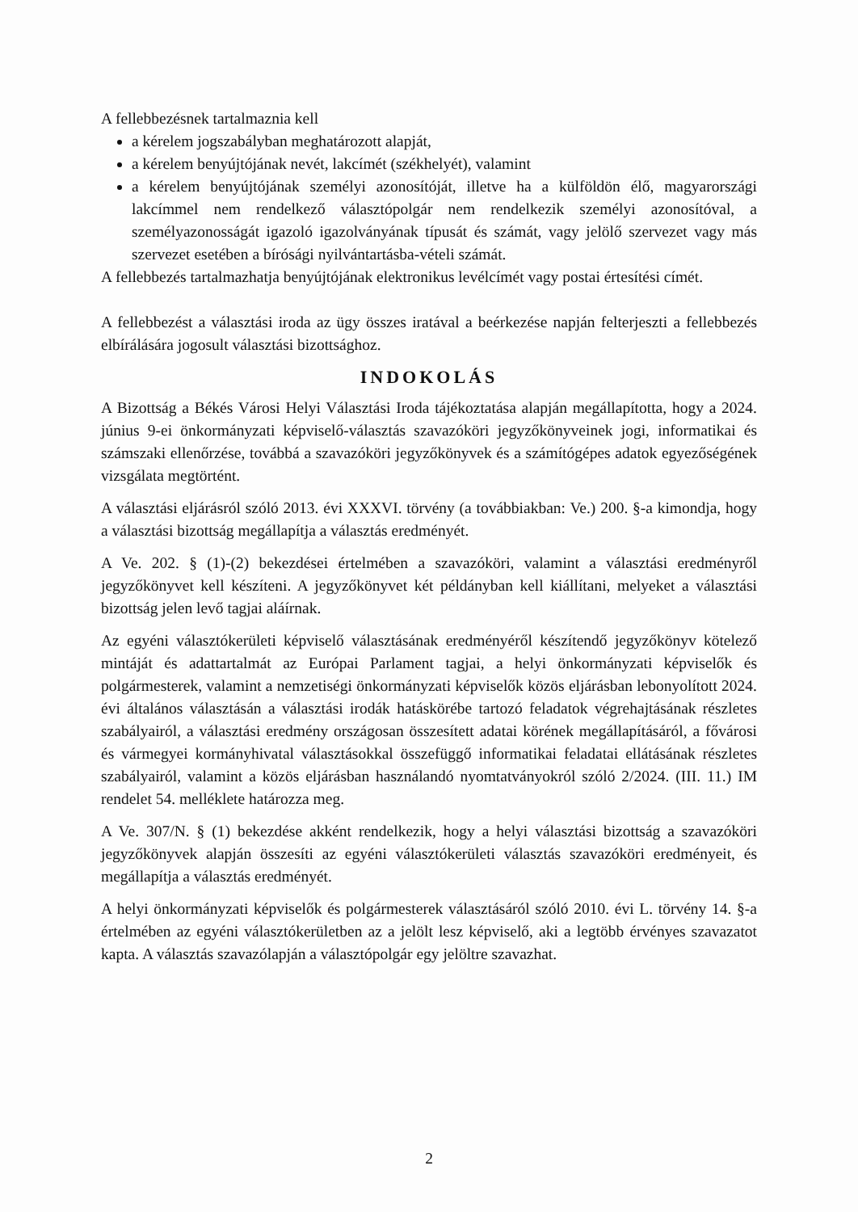A fellebbezésnek tartalmaznia kell
a kérelem jogszabályban meghatározott alapját,
a kérelem benyújtójának nevét, lakcímét (székhelyét), valamint
a kérelem benyújtójának személyi azonosítóját, illetve ha a külföldön élő, magyarországi lakcímmel nem rendelkező választópolgár nem rendelkezik személyi azonosítóval, a személyazonosságát igazoló igazolványának típusát és számát, vagy jelölő szervezet vagy más szervezet esetében a bírósági nyilvántartásba-vételi számát.
A fellebbezés tartalmazhatja benyújtójának elektronikus levélcímét vagy postai értesítési címét.
A fellebbezést a választási iroda az ügy összes iratával a beérkezése napján felterjeszti a fellebbezés elbírálására jogosult választási bizottsághoz.
INDOKOLÁS
A Bizottság a Békés Városi Helyi Választási Iroda tájékoztatása alapján megállapította, hogy a 2024. június 9-ei önkormányzati képviselő-választás szavazóköri jegyzőkönyveinek jogi, informatikai és számszaki ellenőrzése, továbbá a szavazóköri jegyzőkönyvek és a számítógépes adatok egyezőségének vizsgálata megtörtént.
A választási eljárásról szóló 2013. évi XXXVI. törvény (a továbbiakban: Ve.) 200. §-a kimondja, hogy a választási bizottság megállapítja a választás eredményét.
A Ve. 202. § (1)-(2) bekezdései értelmében a szavazóköri, valamint a választási eredményről jegyzőkönyvet kell készíteni. A jegyzőkönyvet két példányban kell kiállítani, melyeket a választási bizottság jelen levő tagjai aláírnak.
Az egyéni választókerületi képviselő választásának eredményéről készítendő jegyzőkönyv kötelező mintáját és adattartalmát az Európai Parlament tagjai, a helyi önkormányzati képviselők és polgármesterek, valamint a nemzetiségi önkormányzati képviselők közös eljárásban lebonyolított 2024. évi általános választásán a választási irodák hatáskörébe tartozó feladatok végrehajtásának részletes szabályairól, a választási eredmény országosan összesített adatai körének megállapításáról, a fővárosi és vármegyei kormányhivatal választásokkal összefüggő informatikai feladatai ellátásának részletes szabályairól, valamint a közös eljárásban használandó nyomtatványokról szóló 2/2024. (III. 11.) IM rendelet 54. melléklete határozza meg.
A Ve. 307/N. § (1) bekezdése akként rendelkezik, hogy a helyi választási bizottság a szavazóköri jegyzőkönyvek alapján összesíti az egyéni választókerületi választás szavazóköri eredményeit, és megállapítja a választás eredményét.
A helyi önkormányzati képviselők és polgármesterek választásáról szóló 2010. évi L. törvény 14. §-a értelmében az egyéni választókerületben az a jelölt lesz képviselő, aki a legtöbb érvényes szavazatot kapta. A választás szavazólapján a választópolgár egy jelöltre szavazhat.
2